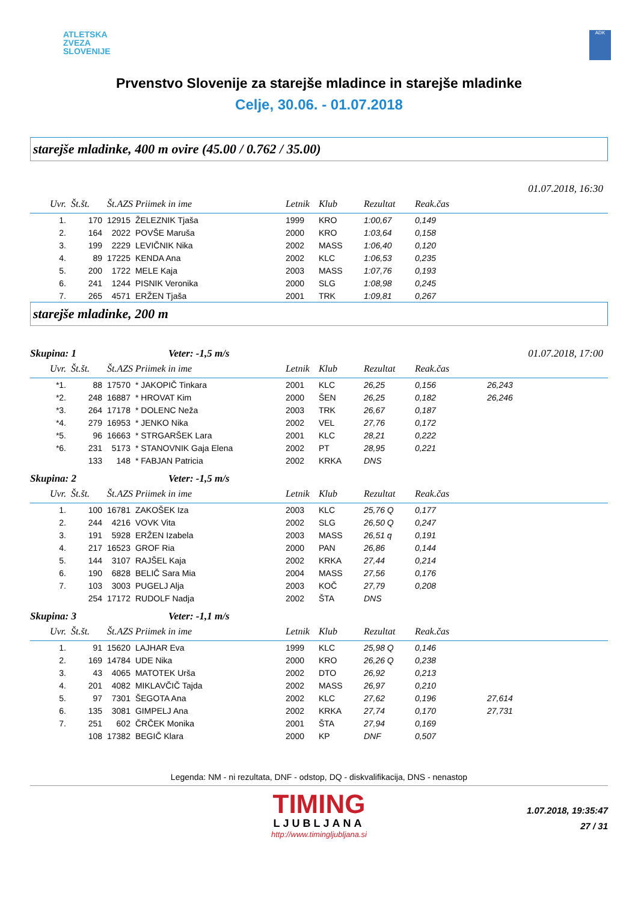ATLETSKA
ZVEZA
SLOVENIJE
ADK
Prvenstvo Slovenije za starejše mladince in starejše mladinke
Celje, 30.06. - 01.07.2018
starejše mladinke, 400 m ovire (45.00 / 0.762 / 35.00)
01.07.2018, 16:30
| Uvr. | Št.št. | Št.AZS | Priimek in ime | Letnik | Klub | Rezultat | Reak.čas | |
| --- | --- | --- | --- | --- | --- | --- | --- | --- |
| 1. | 170 | 12915 | ŽELEZNIK Tjaša | 1999 | KRO | 1:00,67 | 0,149 | |
| 2. | 164 | 2022 | POVŠE Maruša | 2000 | KRO | 1:03,64 | 0,158 | |
| 3. | 199 | 2229 | LEVIČNIK Nika | 2002 | MASS | 1:06,40 | 0,120 | |
| 4. | 89 | 17225 | KENDA Ana | 2002 | KLC | 1:06,53 | 0,235 | |
| 5. | 200 | 1722 | MELE Kaja | 2003 | MASS | 1:07,76 | 0,193 | |
| 6. | 241 | 1244 | PISNIK Veronika | 2000 | SLG | 1:08,98 | 0,245 | |
| 7. | 265 | 4571 | ERŽEN Tjaša | 2001 | TRK | 1:09,81 | 0,267 | |
starejše mladinke, 200 m
Skupina: 1 Veter: -1,5 m/s 01.07.2018, 17:00
| Uvr. | Št.št. | Št.AZS | Priimek in ime | Letnik | Klub | Rezultat | Reak.čas | |
| --- | --- | --- | --- | --- | --- | --- | --- | --- |
| *1. | 88 | 17570 | * JAKOPIČ Tinkara | 2001 | KLC | 26,25 | 0,156 | 26,243 |
| *2. | 248 | 16887 | * HROVAT Kim | 2000 | ŠEN | 26,25 | 0,182 | 26,246 |
| *3. | 264 | 17178 | * DOLENC Neža | 2003 | TRK | 26,67 | 0,187 | |
| *4. | 279 | 16953 | * JENKO Nika | 2002 | VEL | 27,76 | 0,172 | |
| *5. | 96 | 16663 | * STRGARŠEK Lara | 2001 | KLC | 28,21 | 0,222 | |
| *6. | 231 | 5173 | * STANOVNIK Gaja Elena | 2002 | PT | 28,95 | 0,221 | |
| | 133 | 148 | * FABJAN Patricia | 2002 | KRKA | DNS | | |
Skupina: 2 Veter: -1,5 m/s
| Uvr. | Št.št. | Št.AZS | Priimek in ime | Letnik | Klub | Rezultat | Reak.čas | |
| --- | --- | --- | --- | --- | --- | --- | --- | --- |
| 1. | 100 | 16781 | ZAKOŠEK Iza | 2003 | KLC | 25,76 Q | 0,177 | |
| 2. | 244 | 4216 | VOVK Vita | 2002 | SLG | 26,50 Q | 0,247 | |
| 3. | 191 | 5928 | ERŽEN Izabela | 2003 | MASS | 26,51 q | 0,191 | |
| 4. | 217 | 16523 | GROF Ria | 2000 | PAN | 26,86 | 0,144 | |
| 5. | 144 | 3107 | RAJŠEL Kaja | 2002 | KRKA | 27,44 | 0,214 | |
| 6. | 190 | 6828 | BELIČ Sara Mia | 2004 | MASS | 27,56 | 0,176 | |
| 7. | 103 | 3003 | PUGELJ Alja | 2003 | KOČ | 27,79 | 0,208 | |
| | 254 | 17172 | RUDOLF Nadja | 2002 | ŠTA | DNS | | |
Skupina: 3 Veter: -1,1 m/s
| Uvr. | Št.št. | Št.AZS | Priimek in ime | Letnik | Klub | Rezultat | Reak.čas | |
| --- | --- | --- | --- | --- | --- | --- | --- | --- |
| 1. | 91 | 15620 | LAJHAR Eva | 1999 | KLC | 25,98 Q | 0,146 | |
| 2. | 169 | 14784 | UDE Nika | 2000 | KRO | 26,26 Q | 0,238 | |
| 3. | 43 | 4065 | MATOTEK Urša | 2002 | DTO | 26,92 | 0,213 | |
| 4. | 201 | 4082 | MIKLAVČIČ Tajda | 2002 | MASS | 26,97 | 0,210 | |
| 5. | 97 | 7301 | ŠEGOTA Ana | 2002 | KLC | 27,62 | 0,196 | 27,614 |
| 6. | 135 | 3081 | GIMPELJ Ana | 2002 | KRKA | 27,74 | 0,170 | 27,731 |
| 7. | 251 | 602 | ČRČEK Monika | 2001 | ŠTA | 27,94 | 0,169 | |
| | 108 | 17382 | BEGIČ Klara | 2000 | KP | DNF | 0,507 | |
Legenda: NM - ni rezultata, DNF - odstop, DQ - diskvalifikacija, DNS - nenastop
TIMING
LJUBLJANA
http://www.timingljubljana.si
1.07.2018, 19:35:47
27 / 31